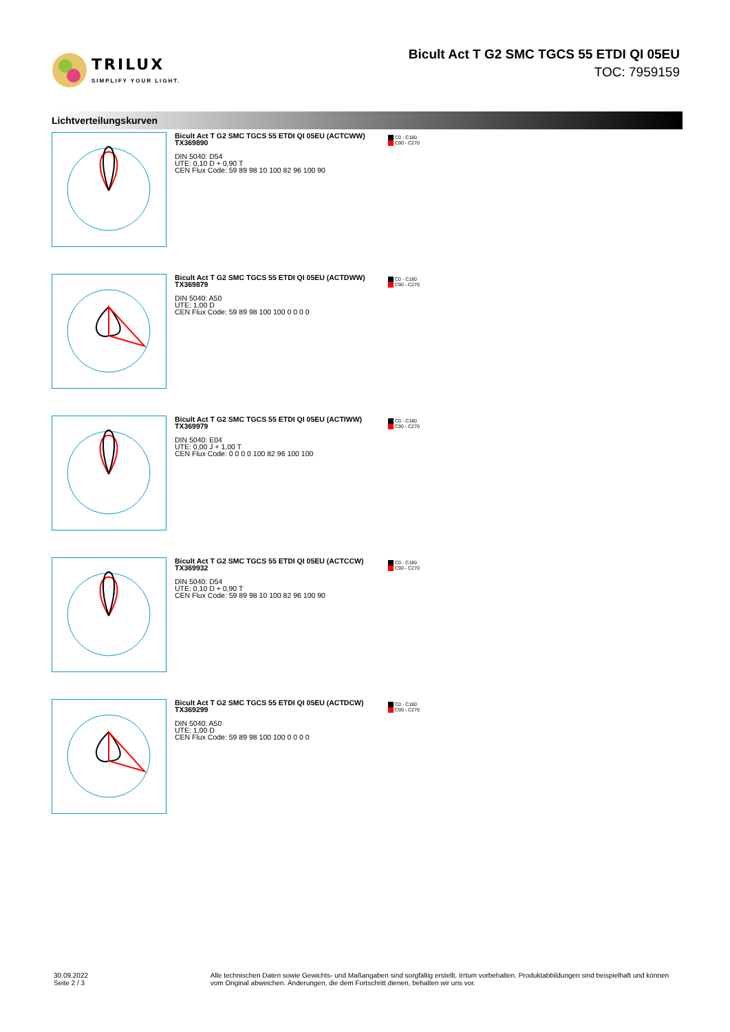TRILUX
SIMPLIFY YOUR LIGHT.
Bicult Act T G2 SMC TGCS 55 ETDI QI 05EU
TOC: 7959159
Lichtverteilungskurven
Bicult Act T G2 SMC TGCS 55 ETDI QI 05EU (ACTCWW)
TX369890
DIN 5040: D54
UTE: 0,10 D + 0,90 T
CEN Flux Code: 59 89 98 10 100 82 96 100 90
C0 - C180
C90 - C270
Bicult Act T G2 SMC TGCS 55 ETDI QI 05EU (ACTDWW)
TX369879
DIN 5040: A50
UTE: 1,00 D
CEN Flux Code: 59 89 98 100 100 0 0 0 0
C0 - C180
C90 - C270
Bicult Act T G2 SMC TGCS 55 ETDI QI 05EU (ACTIWW)
TX369979
DIN 5040: E04
UTE: 0,00 J + 1,00 T
CEN Flux Code: 0 0 0 0 100 82 96 100 100
C0 - C180
C90 - C270
Bicult Act T G2 SMC TGCS 55 ETDI QI 05EU (ACTCCW)
TX369932
DIN 5040: D54
UTE: 0,10 D + 0,90 T
CEN Flux Code: 59 89 98 10 100 82 96 100 90
C0 - C180
C90 - C270
Bicult Act T G2 SMC TGCS 55 ETDI QI 05EU (ACTDCW)
TX369299
DIN 5040: A50
UTE: 1,00 D
CEN Flux Code: 59 89 98 100 100 0 0 0 0
C0 - C180
C90 - C270
30.09.2022 Seite 2 / 3 Alle technischen Daten sowie Gewichts- und Maßangaben sind sorgfältig erstellt. Irrtum vorbehalten. Produktabbildungen sind beispielhaft und können vom Original abweichen. Änderungen, die dem Fortschritt dienen, behalten wir uns vor.